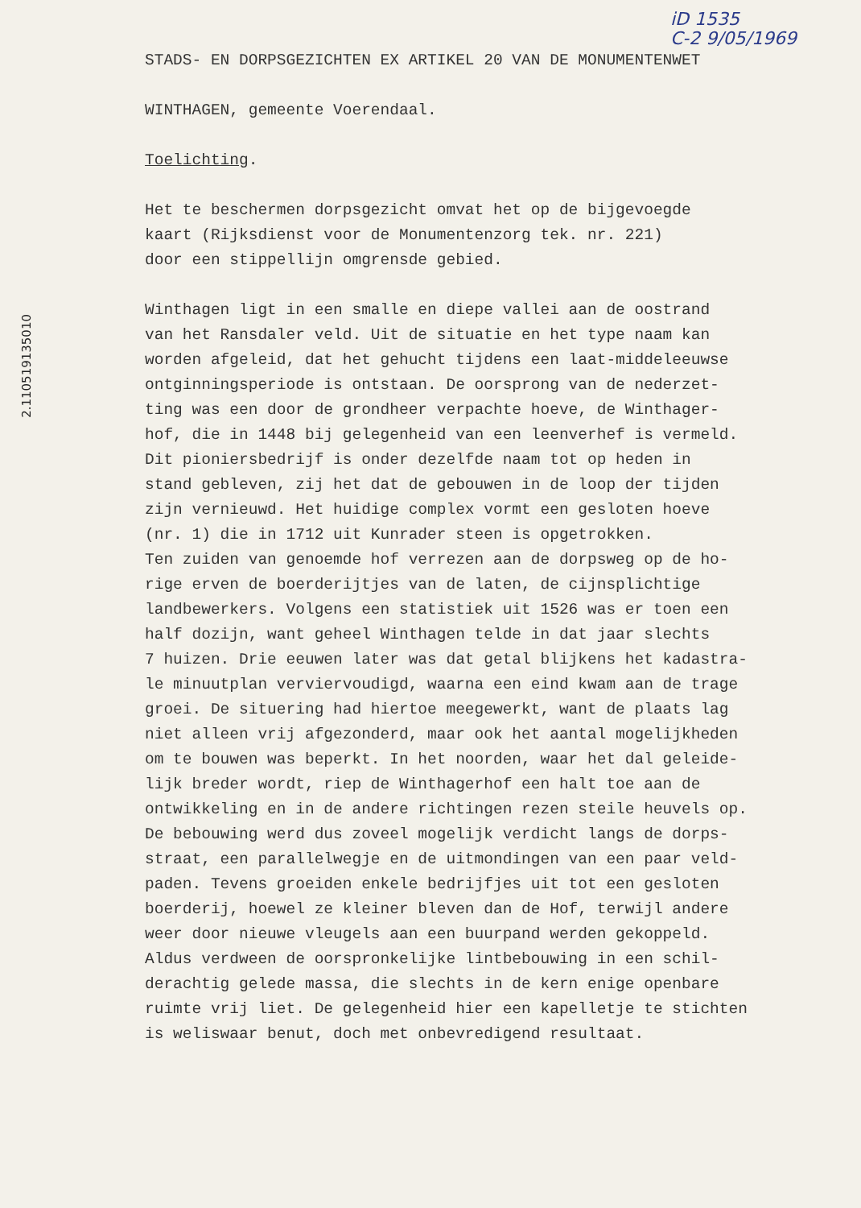iD 1535
C-2 9/05/1969
2.110519135010
STADS- EN DORPSGEZICHTEN EX ARTIKEL 20 VAN DE MONUMENTENWET
WINTHAGEN, gemeente Voerendaal.
Toelichting.
Het te beschermen dorpsgezicht omvat het op de bijgevoegde
kaart (Rijksdienst voor de Monumentenzorg tek. nr. 221)
door een stippellijn omgrensde gebied.
Winthagen ligt in een smalle en diepe vallei aan de oostrand
van het Ransdaler veld. Uit de situatie en het type naam kan
worden afgeleid, dat het gehucht tijdens een laat-middeleeuwse
ontginningsperiode is ontstaan. De oorsprong van de nederzet-
ting was een door de grondheer verpachte hoeve, de Winthager-
hof, die in 1448 bij gelegenheid van een leenverhef is vermeld.
Dit pioniersbedrijf is onder dezelfde naam tot op heden in
stand gebleven, zij het dat de gebouwen in de loop der tijden
zijn vernieuwd. Het huidige complex vormt een gesloten hoeve
(nr. 1) die in 1712 uit Kunrader steen is opgetrokken.
Ten zuiden van genoemde hof verrezen aan de dorpsweg op de ho-
rige erven de boerderijtjes van de laten, de cijnsplichtige
landbewerkers. Volgens een statistiek uit 1526 was er toen een
half dozijn, want geheel Winthagen telde in dat jaar slechts
7 huizen. Drie eeuwen later was dat getal blijkens het kadastra-
le minuutplan verviervoudigd, waarna een eind kwam aan de trage
groei. De situering had hiertoe meegewerkt, want de plaats lag
niet alleen vrij afgezonderd, maar ook het aantal mogelijkheden
om te bouwen was beperkt. In het noorden, waar het dal geleide-
lijk breder wordt, riep de Winthagerhof een halt toe aan de
ontwikkeling en in de andere richtingen rezen steile heuvels op.
De bebouwing werd dus zoveel mogelijk verdicht langs de dorps-
straat, een parallelwegje en de uitmondingen van een paar veld-
paden. Tevens groeiden enkele bedrijfjes uit tot een gesloten
boerderij, hoewel ze kleiner bleven dan de Hof, terwijl andere
weer door nieuwe vleugels aan een buurpand werden gekoppeld.
Aldus verdween de oorspronkelijke lintbebouwing in een schil-
derachtig gelede massa, die slechts in de kern enige openbare
ruimte vrij liet. De gelegenheid hier een kapelletje te stichten
is weliswaar benut, doch met onbevredigend resultaat.